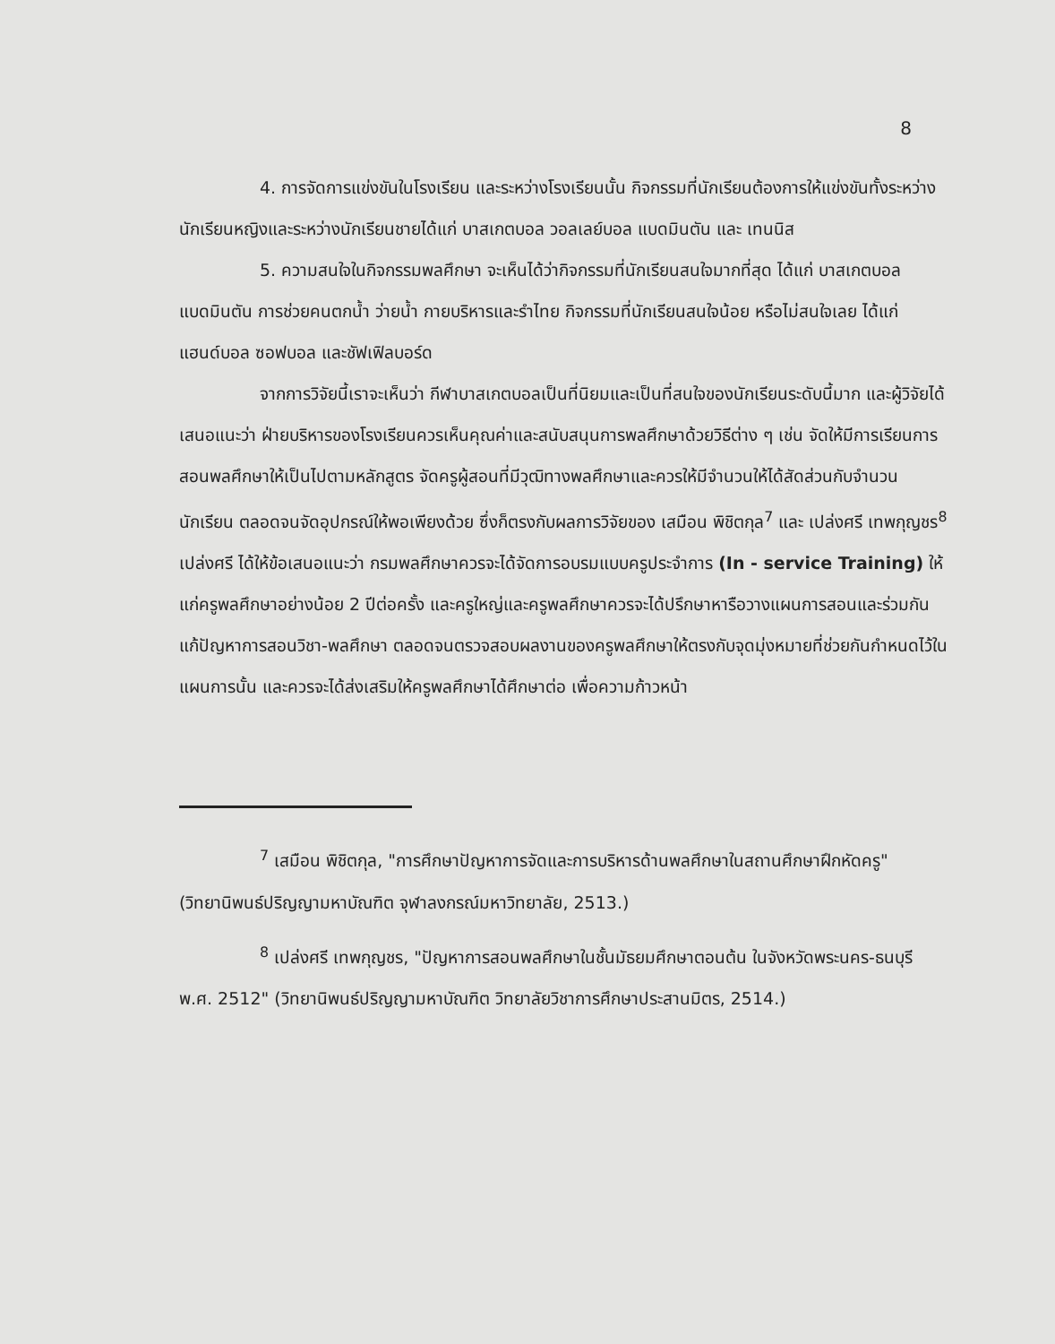8
4. การจัดการแข่งขันในโรงเรียน และระหว่างโรงเรียนนั้น กิจกรรมที่นักเรียนต้องการให้แข่งขันทั้งระหว่างนักเรียนหญิงและระหว่างนักเรียนชายได้แก่ บาสเกตบอล วอลเลย์บอล แบดมินตัน และ เทนนิส
5. ความสนใจในกิจกรรมพลศึกษา จะเห็นได้ว่ากิจกรรมที่นักเรียนสนใจมากที่สุด ได้แก่ บาสเกตบอล แบดมินตัน การช่วยคนตกน้ำ ว่ายน้ำ กายบริหารและรำไทย กิจกรรมที่นักเรียนสนใจน้อย หรือไม่สนใจเลย ได้แก่แฮนด์บอล ซอฟบอล และชัฟเฟิลบอร์ด
จากการวิจัยนี้เราจะเห็นว่า กีฬาบาสเกตบอลเป็นที่นิยมและเป็นที่สนใจของนักเรียนระดับนี้มาก และผู้วิจัยได้เสนอแนะว่า ฝ่ายบริหารของโรงเรียนควรเห็นคุณค่าและสนับสนุนการพลศึกษาด้วยวิธีต่าง ๆ เช่น จัดให้มีการเรียนการสอนพลศึกษาให้เป็นไปตามหลักสูตร จัดครูผู้สอนที่มีวุฒิทางพลศึกษาและควรให้มีจำนวนให้ได้สัดส่วนกับจำนวนนักเรียน ตลอดจนจัดอุปกรณ์ให้พอเพียงด้วย ซึ่งก็ตรงกับผลการวิจัยของ เสมือน พิชิตกุล<sup>7</sup> และ เปล่งศรี เทพกุญชร<sup>8</sup> เปล่งศรี ได้ให้ข้อเสนอแนะว่า กรมพลศึกษาควรจะได้จัดการอบรมแบบครูประจำการ (In - service Training) ให้แก่ครูพลศึกษาอย่างน้อย 2 ปีต่อครั้ง และครูใหญ่และครูพลศึกษาควรจะได้ปรึกษาหารือวางแผนการสอนและร่วมกันแก้ปัญหาการสอนวิชา-พลศึกษา ตลอดจนตรวจสอบผลงานของครูพลศึกษาให้ตรงกับจุดมุ่งหมายที่ช่วยกันกำหนดไว้ในแผนการนั้น และควรจะได้ส่งเสริมให้ครูพลศึกษาได้ศึกษาต่อ เพื่อความก้าวหน้า
<sup>7</sup> เสมือน พิชิตกุล, "การศึกษาปัญหาการจัดและการบริหารด้านพลศึกษาในสถานศึกษาฝึกหัดครู" (วิทยานิพนธ์ปริญญามหาบัณฑิต จุฬาลงกรณ์มหาวิทยาลัย, 2513.)
<sup>8</sup> เปล่งศรี เทพกุญชร, "ปัญหาการสอนพลศึกษาในชั้นมัธยมศึกษาตอนต้น ในจังหวัดพระนคร-ธนบุรี พ.ศ. 2512" (วิทยานิพนธ์ปริญญามหาบัณฑิต วิทยาลัยวิชาการศึกษาประสานมิตร, 2514.)